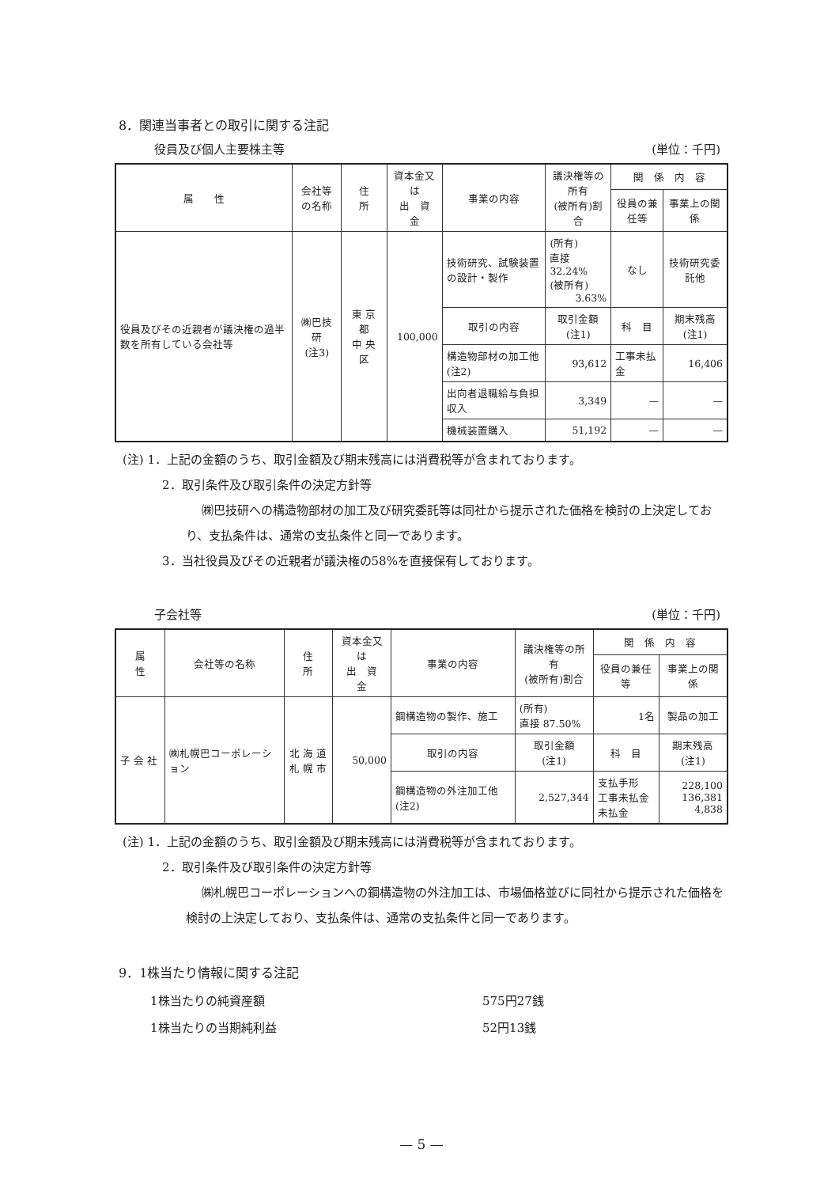8．関連当事者との取引に関する注記
役員及び個人主要株主等 (単位：千円)
| 属 性 | 会社等の名称 | 住 所 | 資本金又は 出 資 金 | 事業の内容 | 議決権等の所有 (被所有)割合 | 関 係 内 容 | |
| --- | --- | --- | --- | --- | --- | --- | --- |
| | | | | | | 役員の兼任等 | 事業上の関係 |
| 役員及びその近親者が議決権の過半数を所有している会社等 | ㈱巴技研 (注3) | 東 京 都 中 央 区 | 100,000 | 技術研究、試験装置の設計・製作 | (所有) 直接 32.24% (被所有) 3.63% | なし | 技術研究委託他 |
| | | | | 取引の内容 | 取引金額 (注1) | 科 目 | 期末残高 (注1) |
| | | | | 構造物部材の加工他(注2) | 93,612 | 工事未払金 | 16,406 |
| | | | | 出向者退職給与負担収入 | 3,349 | — | — |
| | | | | 機械装置購入 | 51,192 | — | — |
(注) 1．上記の金額のうち、取引金額及び期末残高には消費税等が含まれております。
2．取引条件及び取引条件の決定方針等
㈱巴技研への構造物部材の加工及び研究委託等は同社から提示された価格を検討の上決定しており、支払条件は、通常の支払条件と同一であります。
3．当社役員及びその近親者が議決権の58%を直接保有しております。
子会社等 (単位：千円)
| 属 性 | 会社等の名称 | 住 所 | 資本金又は 出 資 金 | 事業の内容 | 議決権等の所有 (被所有)割合 | 関 係 内 容 | |
| --- | --- | --- | --- | --- | --- | --- | --- |
| | | | | | | 役員の兼任等 | 事業上の関係 |
| 子 会 社 | ㈱札幌巴コーポレーション | 北 海 道 札 幌 市 | 50,000 | 鋼構造物の製作、施工 | (所有) 直接 87.50% | 1名 | 製品の加工 |
| | | | | 取引の内容 | 取引金額 (注1) | 科 目 | 期末残高 (注1) |
| | | | | 鋼構造物の外注加工他(注2) | 2,527,344 | 支払手形 工事未払金 未払金 | 228,100 136,381 4,838 |
(注) 1．上記の金額のうち、取引金額及び期末残高には消費税等が含まれております。
2．取引条件及び取引条件の決定方針等
㈱札幌巴コーポレーションへの鋼構造物の外注加工は、市場価格並びに同社から提示された価格を検討の上決定しており、支払条件は、通常の支払条件と同一であります。
9．1株当たり情報に関する注記
1株当たりの純資産額 575円27銭
1株当たりの当期純利益 52円13銭
— 5 —